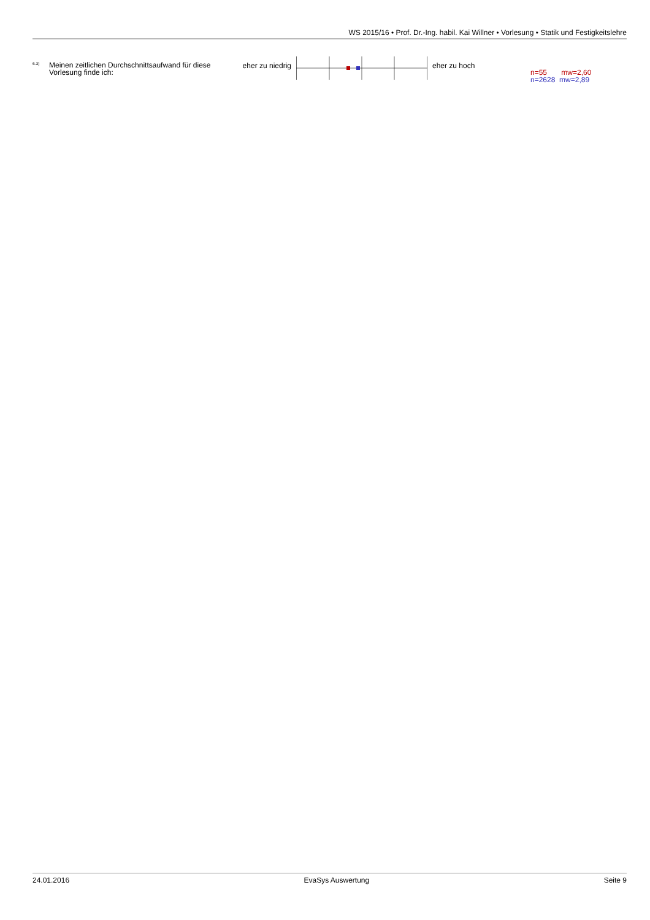WS 2015/16 • Prof. Dr.-Ing. habil. Kai Willner • Vorlesung • Statik und Festigkeitslehre
<sup>6.3)</sup>
Meinen zeitlichen Durchschnittsaufwand für diese Vorlesung finde ich:
eher zu niedrig
eher zu hoch
n=55 mw=2,60
n=2628 mw=2,89
24.01.2016 EvaSys Auswertung Seite 9